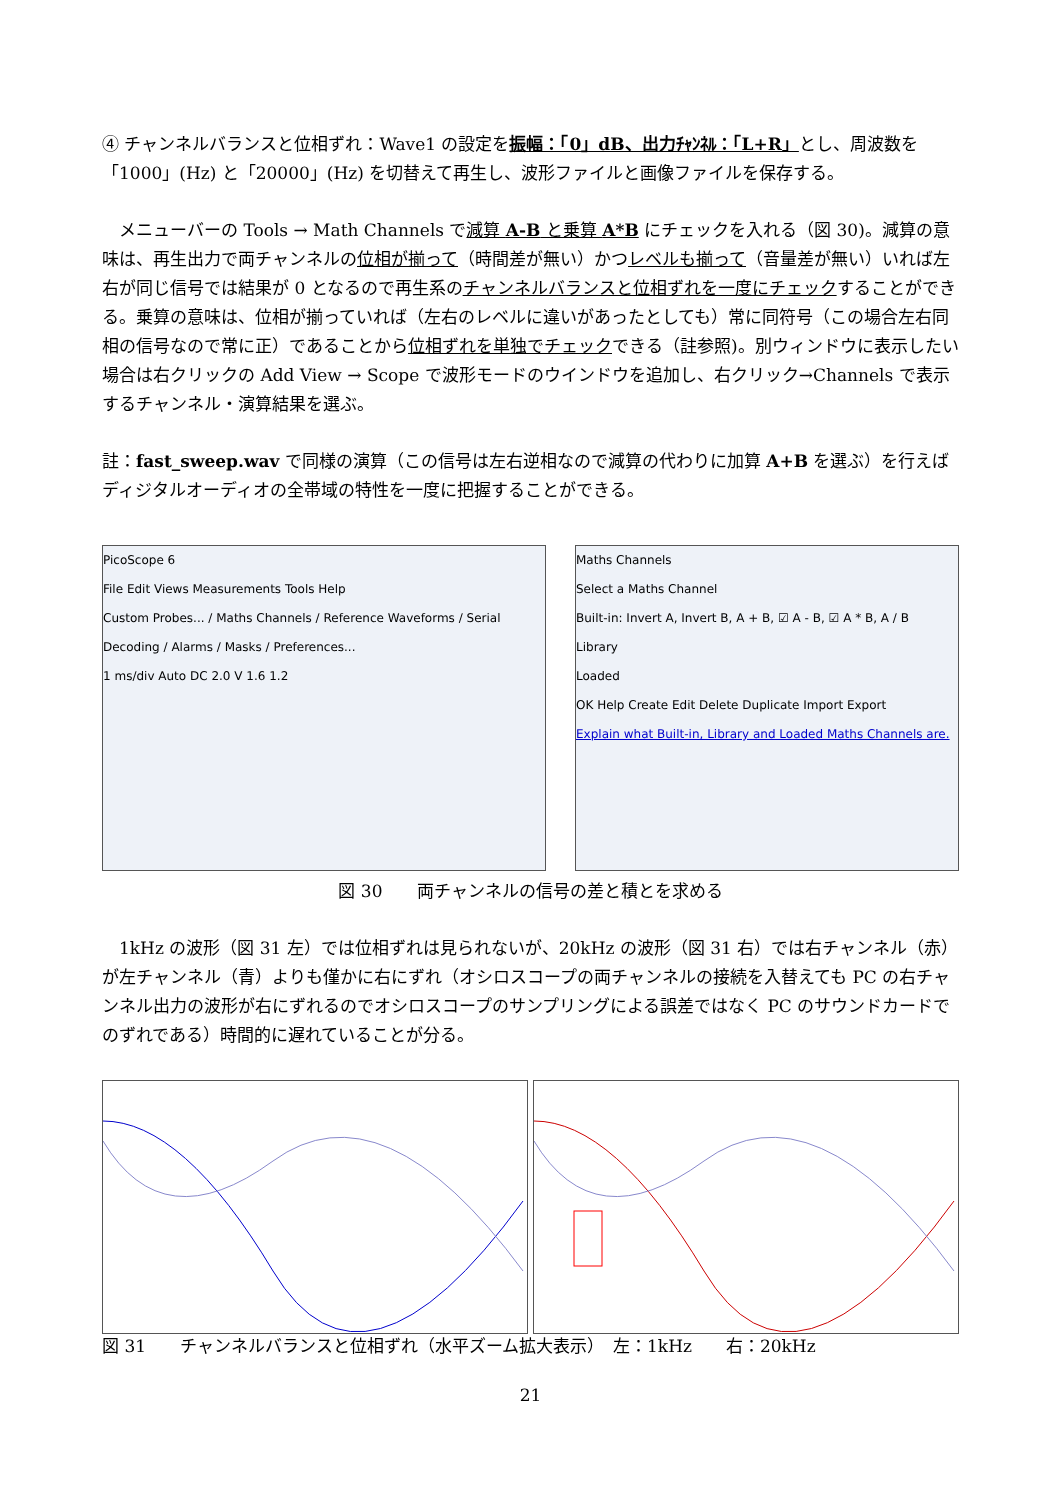④ チャンネルバランスと位相ずれ：Wave1 の設定を振幅：「0」dB、出力ﾁｬﾝﾈﾙ：「L+R」とし、周波数を「1000」(Hz) と「20000」(Hz) を切替えて再生し、波形ファイルと画像ファイルを保存する。
　メニューバーの Tools → Math Channels で減算 A-B と乗算 A*B にチェックを入れる（図 30)。減算の意味は、再生出力で両チャンネルの位相が揃って（時間差が無い）かつレベルも揃って（音量差が無い）いれば左右が同じ信号では結果が 0 となるので再生系のチャンネルバランスと位相ずれを一度にチェックすることができる。乗算の意味は、位相が揃っていれば（左右のレベルに違いがあったとしても）常に同符号（この場合左右同相の信号なので常に正）であることから位相ずれを単独でチェックできる（註参照)。別ウィンドウに表示したい場合は右クリックの Add View → Scope で波形モードのウインドウを追加し、右クリック→Channels で表示するチャンネル・演算結果を選ぶ。
註：fast_sweep.wav で同様の演算（この信号は左右逆相なので減算の代わりに加算 A+B を選ぶ）を行えばディジタルオーディオの全帯域の特性を一度に把握することができる。
PicoScope 6
File Edit Views Measurements Tools Help
Custom Probes... / Maths Channels / Reference Waveforms / Serial Decoding / Alarms / Masks / Preferences...
1 ms/div Auto DC 2.0 V 1.6 1.2
Maths Channels
Select a Maths Channel
Built-in: Invert A, Invert B, A + B, ☑ A - B, ☑ A * B, A / B
Library
Loaded
OK Help Create Edit Delete Duplicate Import Export
Explain what Built-in, Library and Loaded Maths Channels are.
図 30　　両チャンネルの信号の差と積とを求める
　1kHz の波形（図 31 左）では位相ずれは見られないが、20kHz の波形（図 31 右）では右チャンネル（赤）が左チャンネル（青）よりも僅かに右にずれ（オシロスコープの両チャンネルの接続を入替えても PC の右チャンネル出力の波形が右にずれるのでオシロスコープのサンプリングによる誤差ではなく PC のサウンドカードでのずれである）時間的に遅れていることが分る。
図 31　　チャンネルバランスと位相ずれ（水平ズーム拡大表示）　左：1kHz　　右：20kHz
21